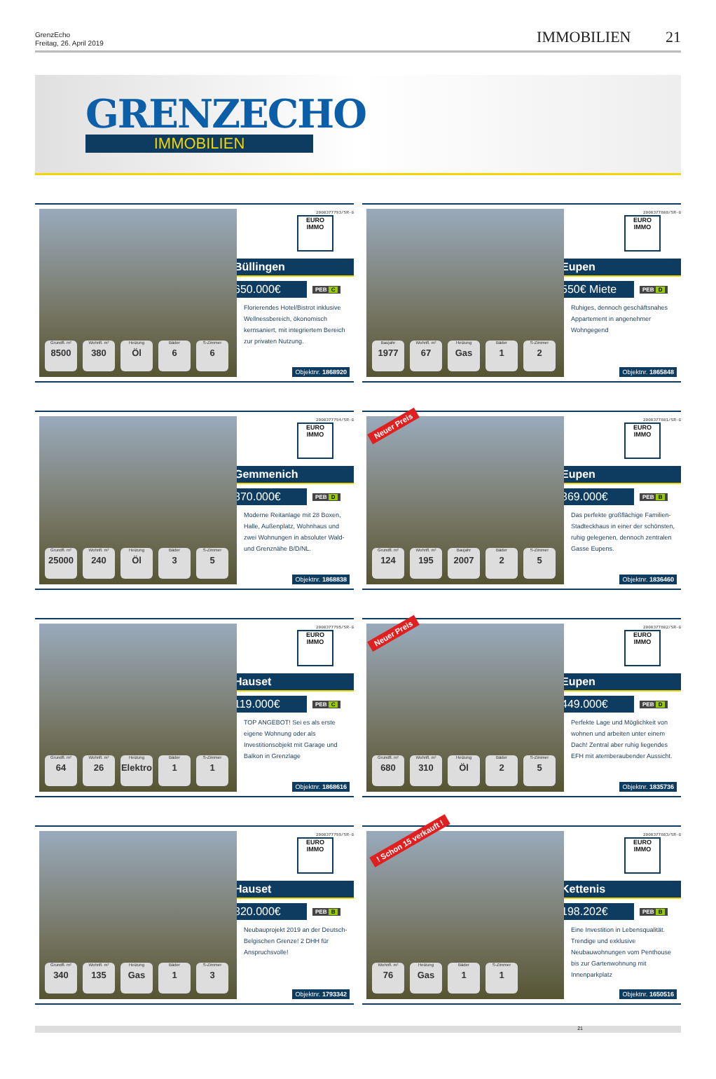GrenzEcho
Freitag, 26. April 2019
IMMOBILIEN 21
GRENZECHO
IMMOBILIEN
Grundfl. m²
8500
Wohnfl. m²
380
Heizung
Öl
Bäder
6
S-Zimmer
6
2000377793/SR-G
EURO IMMO
Büllingen
650.000€ PEB C
Florierendes Hotel/Bistrot inklusive Wellnessbereich, ökonomisch kernsaniert, mit integriertem Bereich zur privaten Nutzung.
Objektnr. 1868920
Baujahr
1977
Wohnfl. m²
67
Heizung
Gas
Bäder
1
S-Zimmer
2
2000377800/SR-G
EURO IMMO
Eupen
550€ Miete PEB D
Ruhiges, dennoch geschäftsnahes Appartement in angenehmer Wohngegend
Objektnr. 1865848
Grundfl. m²
25000
Wohnfl. m²
240
Heizung
Öl
Bäder
3
S-Zimmer
5
2000377794/SR-G
EURO IMMO
Gemmenich
870.000€ PEB D
Moderne Reitanlage mit 28 Boxen, Halle, Außenplatz, Wohnhaus und zwei Wohnungen in absoluter Wald- und Grenznähe B/D/NL.
Objektnr. 1868838
Neuer Preis
Grundfl. m²
124
Wohnfl. m²
195
Baujahr
2007
Bäder
2
S-Zimmer
5
2000377801/SR-G
EURO IMMO
Eupen
369.000€ PEB B
Das perfekte großflächige Familien-Stadteckhaus in einer der schönsten, ruhig gelegenen, dennoch zentralen Gasse Eupens.
Objektnr. 1836460
Grundfl. m²
64
Wohnfl. m²
26
Heizung
Elektro
Bäder
1
S-Zimmer
1
2000377795/SR-G
EURO IMMO
Hauset
119.000€ PEB C
TOP ANGEBOT! Sei es als erste eigene Wohnung oder als Investitionsobjekt mit Garage und Balkon in Grenzlage
Objektnr. 1868616
Neuer Preis
Grundfl. m²
680
Wohnfl. m²
310
Heizung
Öl
Bäder
2
S-Zimmer
5
2000377802/SR-G
EURO IMMO
Eupen
449.000€ PEB D
Perfekte Lage und Möglichkeit von wohnen und arbeiten unter einem Dach! Zentral aber ruhig liegendes EFH mit atemberaubender Aussicht.
Objektnr. 1835736
Grundfl. m²
340
Wohnfl. m²
135
Heizung
Gas
Bäder
1
S-Zimmer
3
2000377799/SR-G
EURO IMMO
Hauset
320.000€ PEB B
Neubauprojekt 2019 an der Deutsch-Belgischen Grenze! 2 DHH für Anspruchsvolle!
Objektnr. 1793342
! Schon 15 verkauft !
Wohnfl. m²
76
Heizung
Gas
Bäder
1
S-Zimmer
1
2000377803/SR-G
EURO IMMO
Kettenis
198.202€ PEB B
Eine Investition in Lebensqualität. Trendige und exklusive Neubauwohnungen vom Penthouse bis zur Gartenwohnung mit Innenparkplatz
Objektnr. 1650516
21